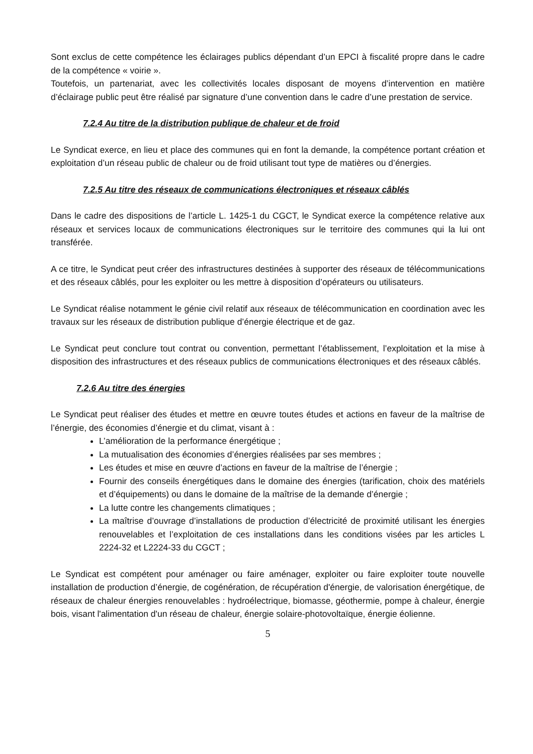Sont exclus de cette compétence les éclairages publics dépendant d’un EPCI à fiscalité propre dans le cadre de la compétence « voirie ».
Toutefois, un partenariat, avec les collectivités locales disposant de moyens d’intervention en matière d’éclairage public peut être réalisé par signature d’une convention dans le cadre d’une prestation de service.
7.2.4 Au titre de la distribution publique de chaleur et de froid
Le Syndicat exerce, en lieu et place des communes qui en font la demande, la compétence portant création et exploitation d’un réseau public de chaleur ou de froid utilisant tout type de matières ou d’énergies.
7.2.5 Au titre des réseaux de communications électroniques et réseaux câblés
Dans le cadre des dispositions de l’article L. 1425-1 du CGCT, le Syndicat exerce la compétence relative aux réseaux et services locaux de communications électroniques sur le territoire des communes qui la lui ont transférée.
A ce titre, le Syndicat peut créer des infrastructures destinées à supporter des réseaux de télécommunications et des réseaux câblés, pour les exploiter ou les mettre à disposition d’opérateurs ou utilisateurs.
Le Syndicat réalise notamment le génie civil relatif aux réseaux de télécommunication en coordination avec les travaux sur les réseaux de distribution publique d’énergie électrique et de gaz.
Le Syndicat peut conclure tout contrat ou convention, permettant l’établissement, l’exploitation et la mise à disposition des infrastructures et des réseaux publics de communications électroniques et des réseaux câblés.
7.2.6 Au titre des énergies
Le Syndicat peut réaliser des études et mettre en œuvre toutes études et actions en faveur de la maîtrise de l’énergie, des économies d’énergie et du climat, visant à :
L’amélioration de la performance énergétique ;
La mutualisation des économies d’énergies réalisées par ses membres ;
Les études et mise en œuvre d’actions en faveur de la maîtrise de l’énergie ;
Fournir des conseils énergétiques dans le domaine des énergies (tarification, choix des matériels et d’équipements) ou dans le domaine de la maîtrise de la demande d’énergie ;
La lutte contre les changements climatiques ;
La maîtrise d’ouvrage d’installations de production d’électricité de proximité utilisant les énergies renouvelables et l’exploitation de ces installations dans les conditions visées par les articles L 2224-32 et L2224-33 du CGCT ;
Le Syndicat est compétent pour aménager ou faire aménager, exploiter ou faire exploiter toute nouvelle installation de production d’énergie, de cogénération, de récupération d'énergie, de valorisation énergétique, de réseaux de chaleur énergies renouvelables : hydroélectrique, biomasse, géothermie, pompe à chaleur, énergie bois, visant l'alimentation d'un réseau de chaleur, énergie solaire-photovoltaïque, énergie éolienne.
5